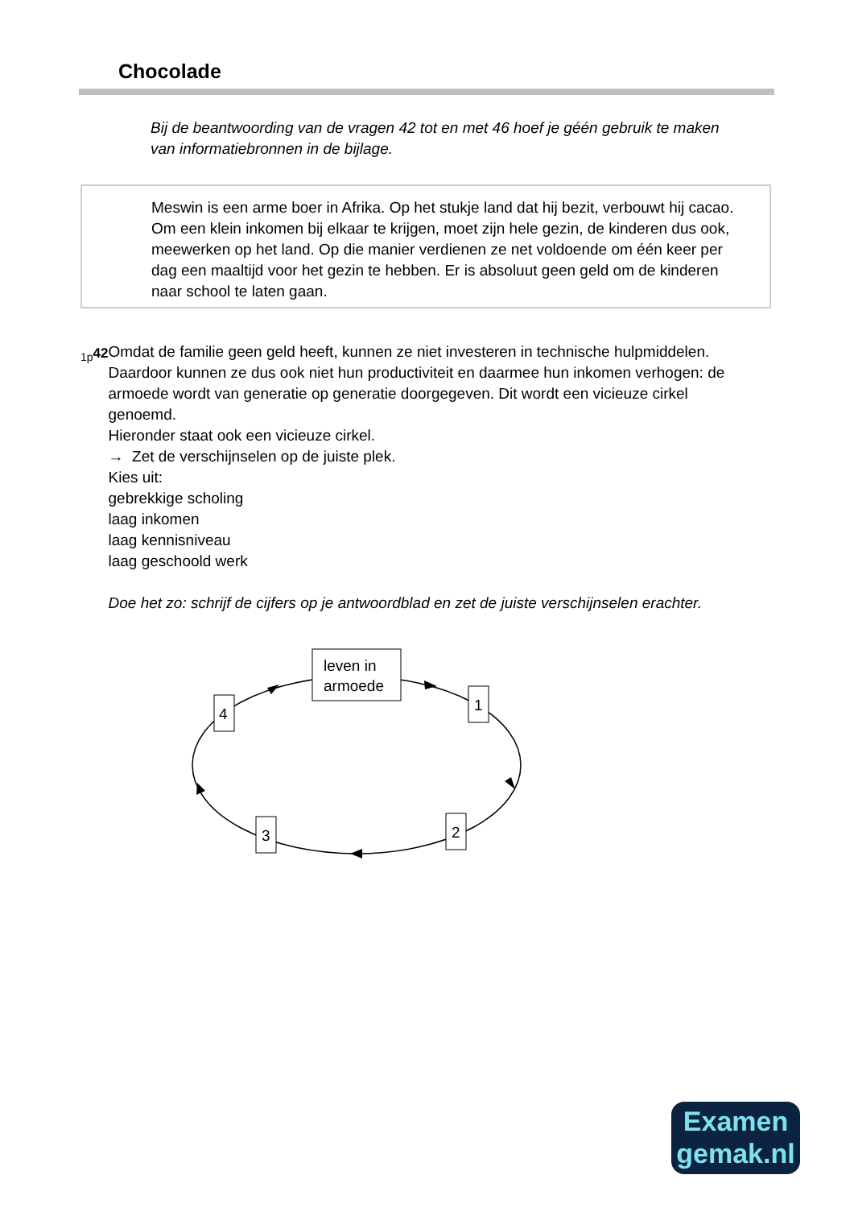Chocolade
Bij de beantwoording van de vragen 42 tot en met 46 hoef je géén gebruik te maken van informatiebronnen in de bijlage.
Meswin is een arme boer in Afrika. Op het stukje land dat hij bezit, verbouwt hij cacao. Om een klein inkomen bij elkaar te krijgen, moet zijn hele gezin, de kinderen dus ook, meewerken op het land. Op die manier verdienen ze net voldoende om één keer per dag een maaltijd voor het gezin te hebben. Er is absoluut geen geld om de kinderen naar school te laten gaan.
1p
42 Omdat de familie geen geld heeft, kunnen ze niet investeren in technische hulpmiddelen. Daardoor kunnen ze dus ook niet hun productiviteit en daarmee hun inkomen verhogen: de armoede wordt van generatie op generatie doorgegeven. Dit wordt een vicieuze cirkel genoemd.
Hieronder staat ook een vicieuze cirkel.
→ Zet de verschijnselen op de juiste plek.
Kies uit:
gebrekkige scholing
laag inkomen
laag kennisniveau
laag geschoold werk
Doe het zo: schrijf de cijfers op je antwoordblad en zet de juiste verschijnselen erachter.
leven in
armoede
1
2
3
4
Examen
gemak.nl